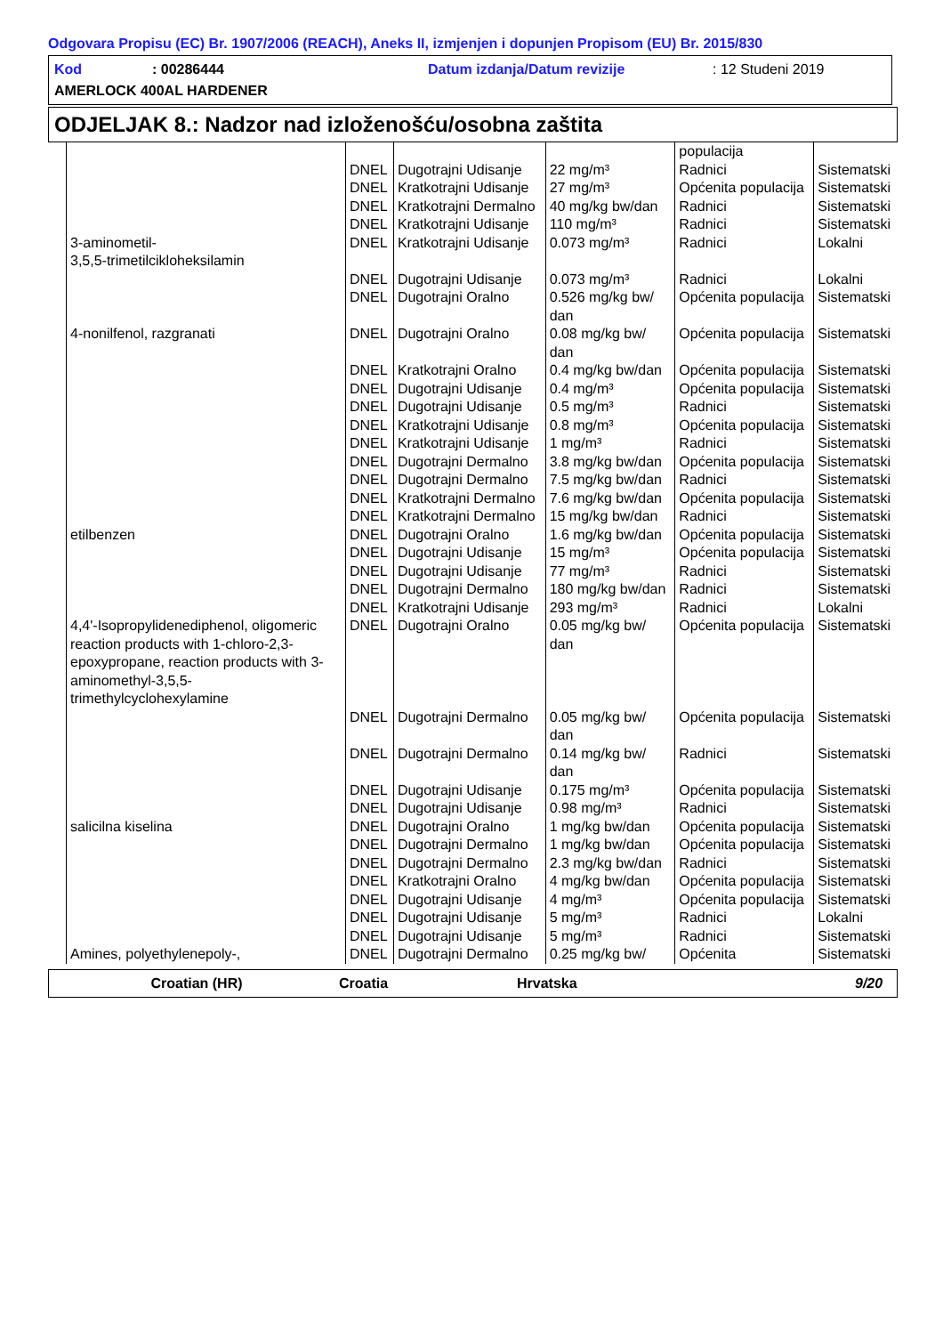Odgovara Propisu (EC) Br. 1907/2006 (REACH), Aneks II, izmjenjen i dopunjen Propisom (EU) Br. 2015/830
Kod: 00286444 Datum izdanja/Datum revizije: 12 Studeni 2019
AMERLOCK 400AL HARDENER
ODJELJAK 8.: Nadzor nad izloženošću/osobna zaštita
| | | | | populacija | |
| | DNEL | Dugotrajni Udisanje | 22 mg/m³ | Radnici | Sistematski |
| | DNEL | Kratkotrajni Udisanje | 27 mg/m³ | Općenita populacija | Sistematski |
| | DNEL | Kratkotrajni Dermalno | 40 mg/kg bw/dan | Radnici | Sistematski |
| | DNEL | Kratkotrajni Udisanje | 110 mg/m³ | Radnici | Sistematski |
| 3-aminometil- 3,5,5-trimetilcikloheksilamin | DNEL | Kratkotrajni Udisanje | 0.073 mg/m³ | Radnici | Lokalni |
| | DNEL | Dugotrajni Udisanje | 0.073 mg/m³ | Radnici | Lokalni |
| | DNEL | Dugotrajni Oralno | 0.526 mg/kg bw/ dan | Općenita populacija | Sistematski |
| 4-nonilfenol, razgranati | DNEL | Dugotrajni Oralno | 0.08 mg/kg bw/ dan | Općenita populacija | Sistematski |
| | DNEL | Kratkotrajni Oralno | 0.4 mg/kg bw/dan | Općenita populacija | Sistematski |
| | DNEL | Dugotrajni Udisanje | 0.4 mg/m³ | Općenita populacija | Sistematski |
| | DNEL | Dugotrajni Udisanje | 0.5 mg/m³ | Radnici | Sistematski |
| | DNEL | Kratkotrajni Udisanje | 0.8 mg/m³ | Općenita populacija | Sistematski |
| | DNEL | Kratkotrajni Udisanje | 1 mg/m³ | Radnici | Sistematski |
| | DNEL | Dugotrajni Dermalno | 3.8 mg/kg bw/dan | Općenita populacija | Sistematski |
| | DNEL | Dugotrajni Dermalno | 7.5 mg/kg bw/dan | Radnici | Sistematski |
| | DNEL | Kratkotrajni Dermalno | 7.6 mg/kg bw/dan | Općenita populacija | Sistematski |
| | DNEL | Kratkotrajni Dermalno | 15 mg/kg bw/dan | Radnici | Sistematski |
| etilbenzen | DNEL | Dugotrajni Oralno | 1.6 mg/kg bw/dan | Općenita populacija | Sistematski |
| | DNEL | Dugotrajni Udisanje | 15 mg/m³ | Općenita populacija | Sistematski |
| | DNEL | Dugotrajni Udisanje | 77 mg/m³ | Radnici | Sistematski |
| | DNEL | Dugotrajni Dermalno | 180 mg/kg bw/dan | Radnici | Sistematski |
| | DNEL | Kratkotrajni Udisanje | 293 mg/m³ | Radnici | Lokalni |
| 4,4'-Isopropylidenediphenol, oligomeric reaction products with 1-chloro-2,3-epoxypropane, reaction products with 3-aminomethyl-3,5,5-trimethylcyclohexylamine | DNEL | Dugotrajni Oralno | 0.05 mg/kg bw/ dan | Općenita populacija | Sistematski |
| | DNEL | Dugotrajni Dermalno | 0.05 mg/kg bw/ dan | Općenita populacija | Sistematski |
| | DNEL | Dugotrajni Dermalno | 0.14 mg/kg bw/ dan | Radnici | Sistematski |
| | DNEL | Dugotrajni Udisanje | 0.175 mg/m³ | Općenita populacija | Sistematski |
| | DNEL | Dugotrajni Udisanje | 0.98 mg/m³ | Radnici | Sistematski |
| salicilna kiselina | DNEL | Dugotrajni Oralno | 1 mg/kg bw/dan | Općenita populacija | Sistematski |
| | DNEL | Dugotrajni Dermalno | 1 mg/kg bw/dan | Općenita populacija | Sistematski |
| | DNEL | Dugotrajni Dermalno | 2.3 mg/kg bw/dan | Radnici | Sistematski |
| | DNEL | Kratkotrajni Oralno | 4 mg/kg bw/dan | Općenita populacija | Sistematski |
| | DNEL | Dugotrajni Udisanje | 4 mg/m³ | Općenita populacija | Sistematski |
| | DNEL | Dugotrajni Udisanje | 5 mg/m³ | Radnici | Lokalni |
| | DNEL | Dugotrajni Udisanje | 5 mg/m³ | Radnici | Sistematski |
| Amines, polyethylenepoly-, | DNEL | Dugotrajni Dermalno | 0.25 mg/kg bw/ | Općenita | Sistematski |
Croatian (HR) Croatia Hrvatska 9/20